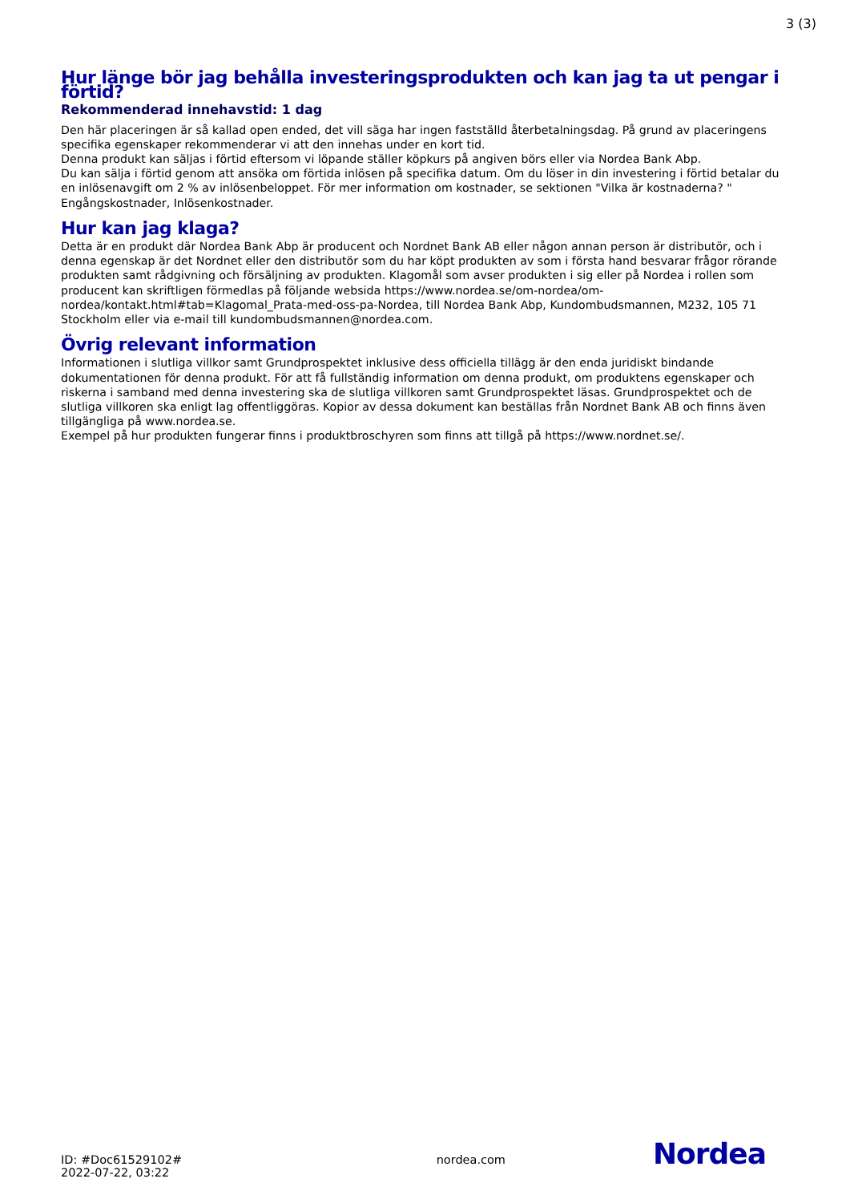3 (3)
Hur länge bör jag behålla investeringsprodukten och kan jag ta ut pengar i förtid?
Rekommenderad innehavstid: 1 dag
Den här placeringen är så kallad open ended, det vill säga har ingen fastställd återbetalningsdag. På grund av placeringens specifika egenskaper rekommenderar vi att den innehas under en kort tid.
Denna produkt kan säljas i förtid eftersom vi löpande ställer köpkurs på angiven börs eller via Nordea Bank Abp.
Du kan sälja i förtid genom att ansöka om förtida inlösen på specifika datum. Om du löser in din investering i förtid betalar du en inlösenavgift om 2 % av inlösenbeloppet. För mer information om kostnader, se sektionen "Vilka är kostnaderna? " Engångskostnader, Inlösenkostnader.
Hur kan jag klaga?
Detta är en produkt där Nordea Bank Abp är producent och Nordnet Bank AB eller någon annan person är distributör, och i denna egenskap är det Nordnet eller den distributör som du har köpt produkten av som i första hand besvarar frågor rörande produkten samt rådgivning och försäljning av produkten. Klagomål som avser produkten i sig eller på Nordea i rollen som producent kan skriftligen förmedlas på följande websida https://www.nordea.se/om-nordea/om-nordea/kontakt.html#tab=Klagomal_Prata-med-oss-pa-Nordea, till Nordea Bank Abp, Kundombudsmannen, M232, 105 71 Stockholm eller via e-mail till kundombudsmannen@nordea.com.
Övrig relevant information
Informationen i slutliga villkor samt Grundprospektet inklusive dess officiella tillägg är den enda juridiskt bindande dokumentationen för denna produkt. För att få fullständig information om denna produkt, om produktens egenskaper och riskerna i samband med denna investering ska de slutliga villkoren samt Grundprospektet läsas. Grundprospektet och de slutliga villkoren ska enligt lag offentliggöras. Kopior av dessa dokument kan beställas från Nordnet Bank AB och finns även tillgängliga på www.nordea.se.
Exempel på hur produkten fungerar finns i produktbroschyren som finns att tillgå på https://www.nordnet.se/.
ID: #Doc61529102#
2022-07-22, 03:22
nordea.com
Nordea